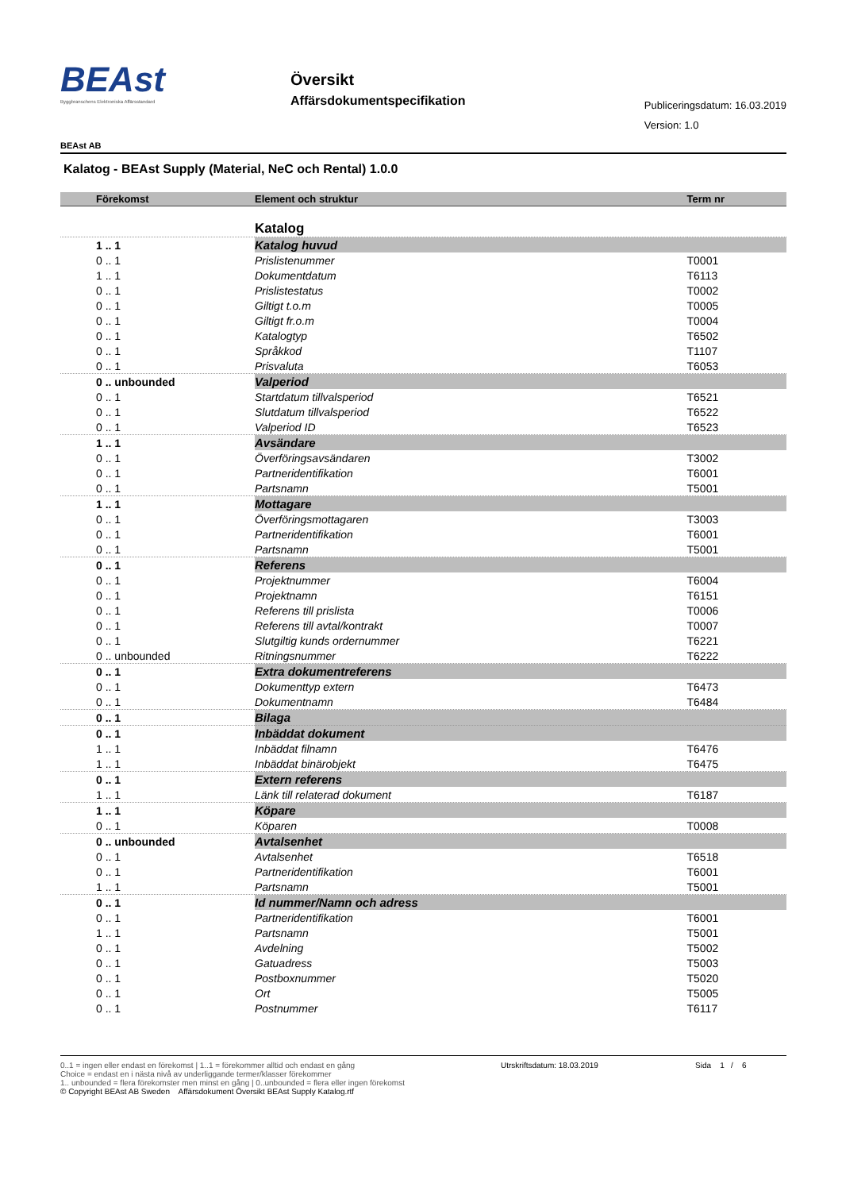BEAst
Byggbranschens Elektroniska Affärsstandard
Översikt
Affärsdokumentspecifikation
Publiceringsdatum: 16.03.2019
Version: 1.0
BEAst AB
Kalatog - BEAst Supply (Material, NeC och Rental) 1.0.0
| Förekomst | Element och struktur | Term nr | |
| --- | --- | --- | --- |
| | Katalog | | |
| 1 .. 1 | Katalog huvud | | |
| 0 .. 1 | Prislistenummer | T0001 | |
| 1 .. 1 | Dokumentdatum | T6113 | |
| 0 .. 1 | Prislistestatus | T0002 | |
| 0 .. 1 | Giltigt t.o.m | T0005 | |
| 0 .. 1 | Giltigt fr.o.m | T0004 | |
| 0 .. 1 | Katalogtyp | T6502 | |
| 0 .. 1 | Språkkod | T1107 | |
| 0 .. 1 | Prisvaluta | T6053 | |
| 0 .. unbounded | Valperiod | | |
| 0 .. 1 | Startdatum tillvalsperiod | T6521 | |
| 0 .. 1 | Slutdatum tillvalsperiod | T6522 | |
| 0 .. 1 | Valperiod ID | T6523 | |
| 1 .. 1 | Avsändare | | |
| 0 .. 1 | Överföringsavsändaren | T3002 | |
| 0 .. 1 | Partneridentifikation | T6001 | |
| 0 .. 1 | Partsnamn | T5001 | |
| 1 .. 1 | Mottagare | | |
| 0 .. 1 | Överföringsmottagaren | T3003 | |
| 0 .. 1 | Partneridentifikation | T6001 | |
| 0 .. 1 | Partsnamn | T5001 | |
| 0 .. 1 | Referens | | |
| 0 .. 1 | Projektnummer | T6004 | |
| 0 .. 1 | Projektnamn | T6151 | |
| 0 .. 1 | Referens till prislista | T0006 | |
| 0 .. 1 | Referens till avtal/kontrakt | T0007 | |
| 0 .. 1 | Slutgiltig kunds ordernummer | T6221 | |
| 0 .. unbounded | Ritningsnummer | T6222 | |
| 0 .. 1 | Extra dokumentreferens | | |
| 0 .. 1 | Dokumenttyp extern | T6473 | |
| 0 .. 1 | Dokumentnamn | T6484 | |
| 0 .. 1 | Bilaga | | |
| 0 .. 1 | Inbäddat dokument | | |
| 1 .. 1 | Inbäddat filnamn | T6476 | |
| 1 .. 1 | Inbäddat binärobjekt | T6475 | |
| 0 .. 1 | Extern referens | | |
| 1 .. 1 | Länk till relaterad dokument | T6187 | |
| 1 .. 1 | Köpare | | |
| 0 .. 1 | Köparen | T0008 | |
| 0 .. unbounded | Avtalsenhet | | |
| 0 .. 1 | Avtalsenhet | T6518 | |
| 0 .. 1 | Partneridentifikation | T6001 | |
| 1 .. 1 | Partsnamn | T5001 | |
| 0 .. 1 | Id nummer/Namn och adress | | |
| 0 .. 1 | Partneridentifikation | T6001 | |
| 1 .. 1 | Partsnamn | T5001 | |
| 0 .. 1 | Avdelning | T5002 | |
| 0 .. 1 | Gatuadress | T5003 | |
| 0 .. 1 | Postboxnummer | T5020 | |
| 0 .. 1 | Ort | T5005 | |
| 0 .. 1 | Postnummer | T6117 | |
0..1 = ingen eller endast en förekomst | 1..1 = förekommer alltid och endast en gång
Choice = endast en i nästa nivå av underliggande termer/klasser förekommer
1.. unbounded = flera förekomster men minst en gång | 0..unbounded = flera eller ingen förekomst
© Copyright BEAst AB Sweden Affärsdokument Översikt BEAst Supply Katalog.rtf
Utrskriftsdatum: 18.03.2019 Sida 1 / 6